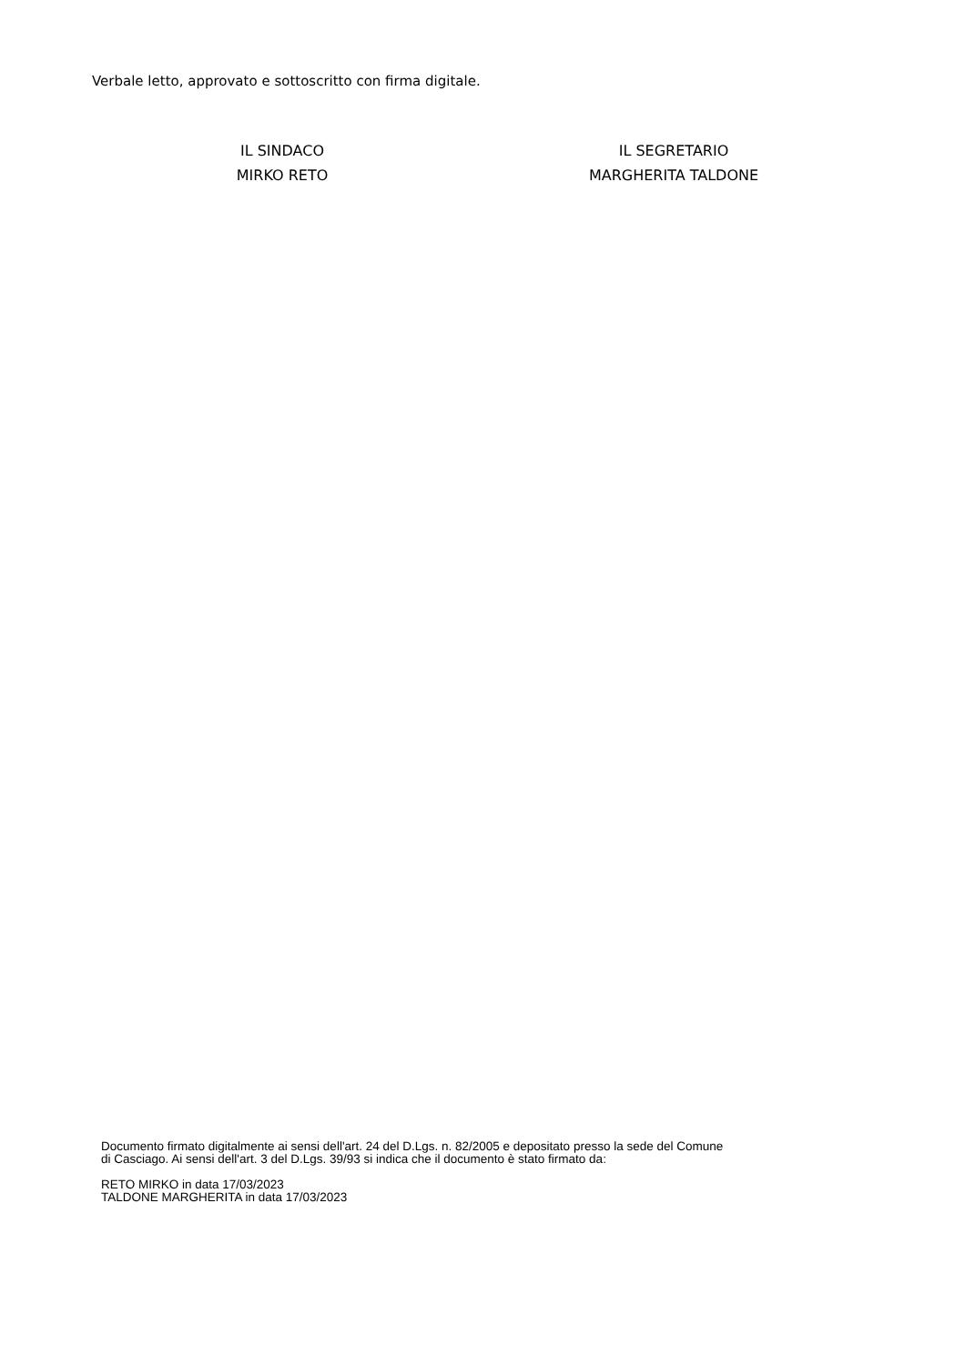Verbale letto, approvato e sottoscritto con firma digitale.
IL SINDACO
MIRKO RETO
IL SEGRETARIO
MARGHERITA TALDONE
Documento firmato digitalmente ai sensi dell'art. 24 del D.Lgs. n. 82/2005 e depositato presso la sede del Comune
di Casciago. Ai sensi dell'art. 3 del D.Lgs. 39/93 si indica che il documento è stato firmato da:
RETO MIRKO in data 17/03/2023
TALDONE MARGHERITA in data 17/03/2023